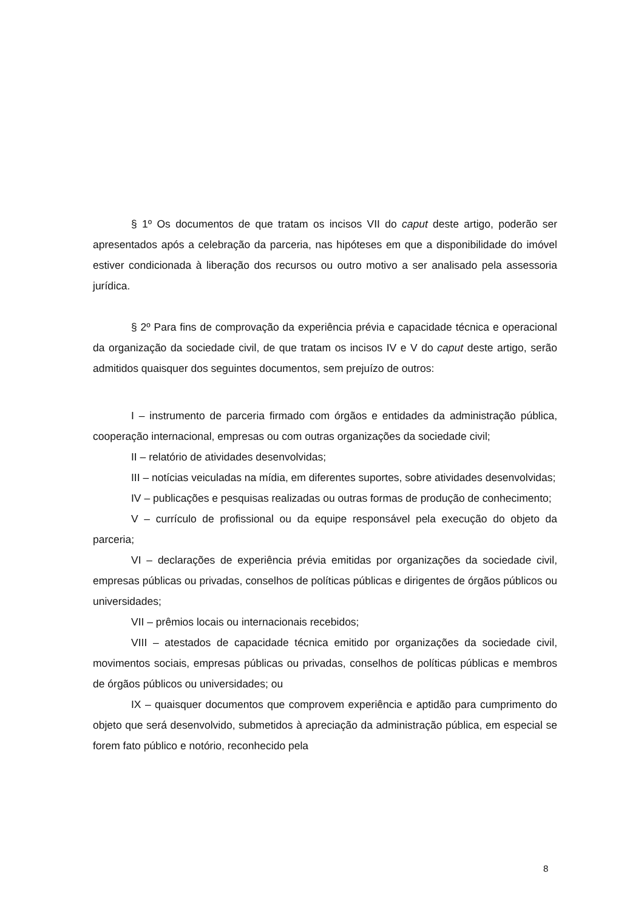§ 1º Os documentos de que tratam os incisos VII do caput deste artigo, poderão ser apresentados após a celebração da parceria, nas hipóteses em que a disponibilidade do imóvel estiver condicionada à liberação dos recursos ou outro motivo a ser analisado pela assessoria jurídica.
§ 2º Para fins de comprovação da experiência prévia e capacidade técnica e operacional da organização da sociedade civil, de que tratam os incisos IV e V do caput deste artigo, serão admitidos quaisquer dos seguintes documentos, sem prejuízo de outros:
I – instrumento de parceria firmado com órgãos e entidades da administração pública, cooperação internacional, empresas ou com outras organizações da sociedade civil;
II – relatório de atividades desenvolvidas;
III – notícias veiculadas na mídia, em diferentes suportes, sobre atividades desenvolvidas;
IV – publicações e pesquisas realizadas ou outras formas de produção de conhecimento;
V – currículo de profissional ou da equipe responsável pela execução do objeto da parceria;
VI – declarações de experiência prévia emitidas por organizações da sociedade civil, empresas públicas ou privadas, conselhos de políticas públicas e dirigentes de órgãos públicos ou universidades;
VII – prêmios locais ou internacionais recebidos;
VIII – atestados de capacidade técnica emitido por organizações da sociedade civil, movimentos sociais, empresas públicas ou privadas, conselhos de políticas públicas e membros de órgãos públicos ou universidades; ou
IX – quaisquer documentos que comprovem experiência e aptidão para cumprimento do objeto que será desenvolvido, submetidos à apreciação da administração pública, em especial se forem fato público e notório, reconhecido pela
8